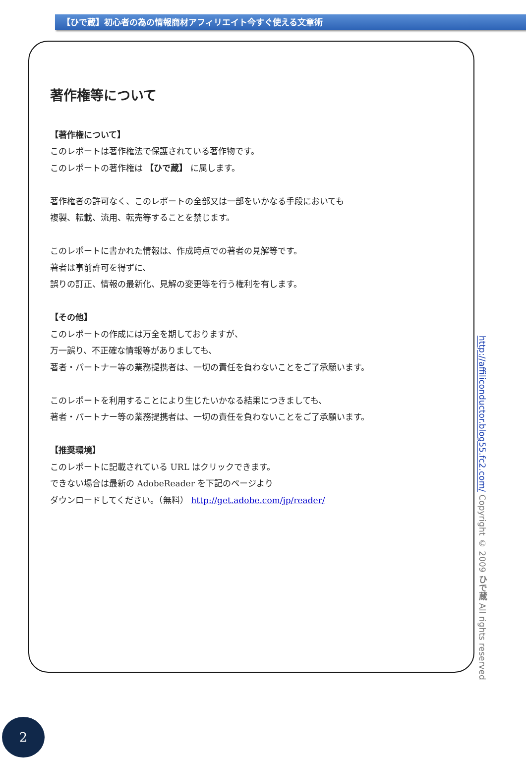【ひで蔵】初心者の為の情報商材アフィリエイト今すぐ使える文章術
著作権等について
【著作権について】
このレポートは著作権法で保護されている著作物です。
このレポートの著作権は 【ひで蔵】 に属します。
著作権者の許可なく、このレポートの全部又は一部をいかなる手段においても
複製、転載、流用、転売等することを禁じます。
このレポートに書かれた情報は、作成時点での著者の見解等です。
著者は事前許可を得ずに、
誤りの訂正、情報の最新化、見解の変更等を行う権利を有します。
【その他】
このレポートの作成には万全を期しておりますが、
万一誤り、不正確な情報等がありましても、
著者・パートナー等の業務提携者は、一切の責任を負わないことをご了承願います。
このレポートを利用することにより生じたいかなる結果につきましても、
著者・パートナー等の業務提携者は、一切の責任を負わないことをご了承願います。
【推奨環境】
このレポートに記載されている URL はクリックできます。
できない場合は最新の AdobeReader を下記のページより
ダウンロードしてください。（無料） http://get.adobe.com/jp/reader/
http://affiliconductor.blog55.fc2.com/ Copyright © 2009 ひで蔵 All rights reserved
2